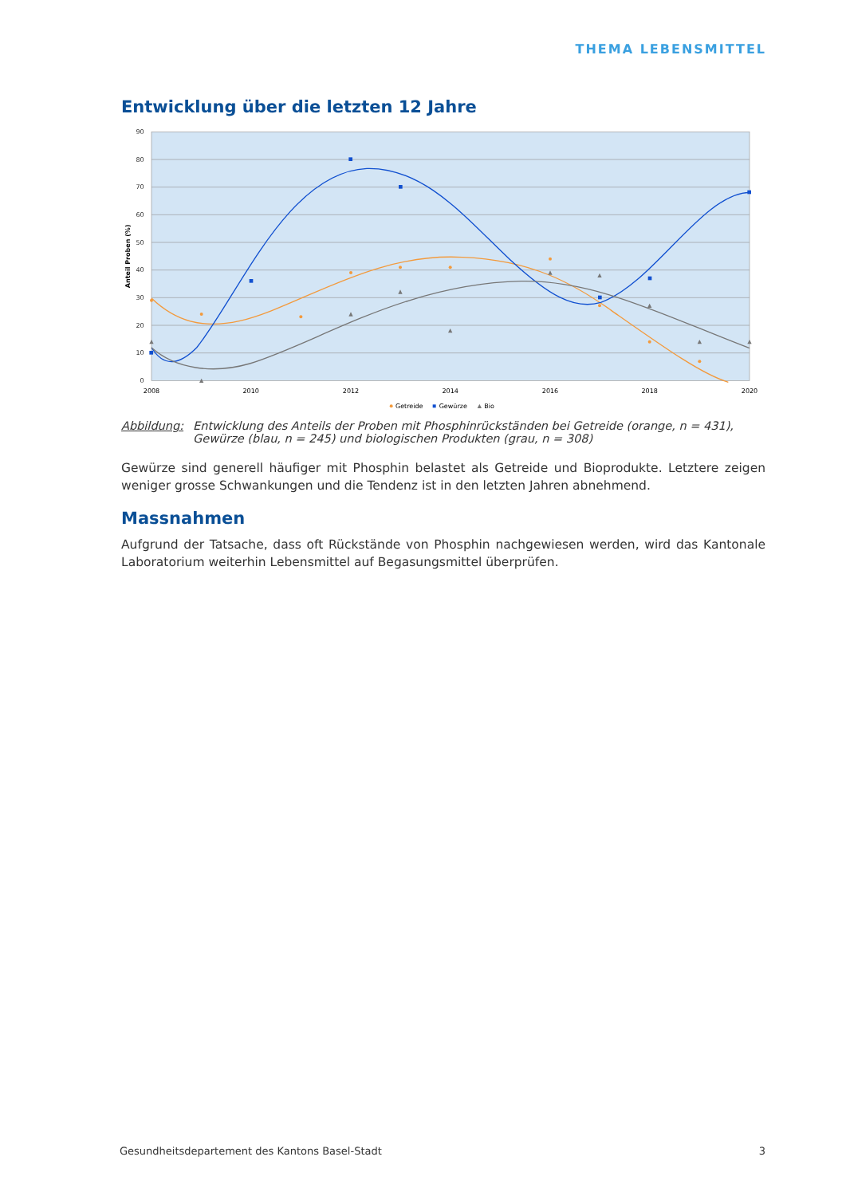THEMA LEBENSMITTEL
Entwicklung über die letzten 12 Jahre
90
80
70
60
50
40
30
20
10
0
2008
2010
2012
2014
2016
2018
2020
Anteil Proben (%)
Getreide
Gewürze
Bio
Abbildung: Entwicklung des Anteils der Proben mit Phosphinrückständen bei Getreide (orange, n = 431), Gewürze (blau, n = 245) und biologischen Produkten (grau, n = 308)
Gewürze sind generell häufiger mit Phosphin belastet als Getreide und Bioprodukte. Letztere zeigen weniger grosse Schwankungen und die Tendenz ist in den letzten Jahren abnehmend.
Massnahmen
Aufgrund der Tatsache, dass oft Rückstände von Phosphin nachgewiesen werden, wird das Kantonale Laboratorium weiterhin Lebensmittel auf Begasungsmittel überprüfen.
Gesundheitsdepartement des Kantons Basel-Stadt 3